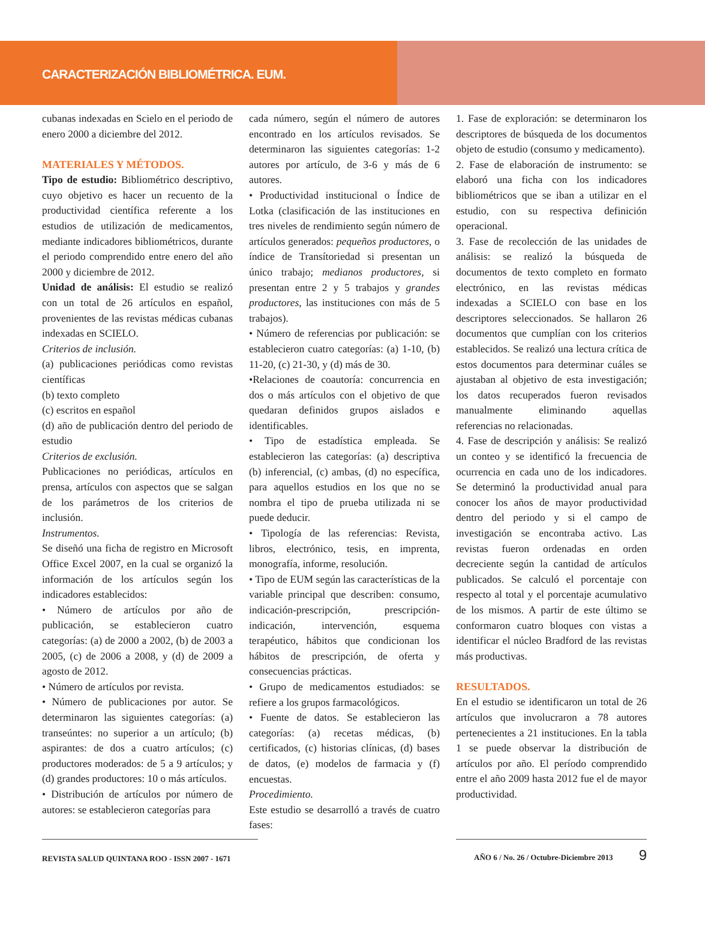CARACTERIZACIÓN BIBLIOMÉTRICA. EUM.
cubanas indexadas en Scielo en el periodo de enero 2000 a diciembre del 2012.
MATERIALES Y MÉTODOS.
Tipo de estudio: Bibliométrico descriptivo, cuyo objetivo es hacer un recuento de la productividad científica referente a los estudios de utilización de medicamentos, mediante indicadores bibliométricos, durante el periodo comprendido entre enero del año 2000 y diciembre de 2012.
Unidad de análisis: El estudio se realizó con un total de 26 artículos en español, provenientes de las revistas médicas cubanas indexadas en SCIELO.
Criterios de inclusión.
(a) publicaciones periódicas como revistas científicas
(b) texto completo
(c) escritos en español
(d) año de publicación dentro del periodo de estudio
Criterios de exclusión.
Publicaciones no periódicas, artículos en prensa, artículos con aspectos que se salgan de los parámetros de los criterios de inclusión.
Instrumentos.
Se diseñó una ficha de registro en Microsoft Office Excel 2007, en la cual se organizó la información de los artículos según los indicadores establecidos:
• Número de artículos por año de publicación, se establecieron cuatro categorías: (a) de 2000 a 2002, (b) de 2003 a 2005, (c) de 2006 a 2008, y (d) de 2009 a agosto de 2012.
• Número de artículos por revista.
• Número de publicaciones por autor. Se determinaron las siguientes categorías: (a) transeúntes: no superior a un artículo; (b) aspirantes: de dos a cuatro artículos; (c) productores moderados: de 5 a 9 artículos; y (d) grandes productores: 10 o más artículos.
• Distribución de artículos por número de autores: se establecieron categorías para
cada número, según el número de autores encontrado en los artículos revisados. Se determinaron las siguientes categorías: 1-2 autores por artículo, de 3-6 y más de 6 autores.
• Productividad institucional o Índice de Lotka (clasificación de las instituciones en tres niveles de rendimiento según número de artículos generados: pequeños productores, o índice de Transítoriedad si presentan un único trabajo; medianos productores, si presentan entre 2 y 5 trabajos y grandes productores, las instituciones con más de 5 trabajos).
• Número de referencias por publicación: se establecieron cuatro categorías: (a) 1-10, (b) 11-20, (c) 21-30, y (d) más de 30.
•Relaciones de coautoría: concurrencia en dos o más artículos con el objetivo de que quedaran definidos grupos aislados e identificables.
• Tipo de estadística empleada. Se establecieron las categorías: (a) descriptiva (b) inferencial, (c) ambas, (d) no específica, para aquellos estudios en los que no se nombra el tipo de prueba utilizada ni se puede deducir.
• Tipología de las referencias: Revista, libros, electrónico, tesis, en imprenta, monografía, informe, resolución.
• Tipo de EUM según las características de la variable principal que describen: consumo, indicación-prescripción, prescripción-indicación, intervención, esquema terapéutico, hábitos que condicionan los hábitos de prescripción, de oferta y consecuencias prácticas.
• Grupo de medicamentos estudiados: se refiere a los grupos farmacológicos.
• Fuente de datos. Se establecieron las categorías: (a) recetas médicas, (b) certificados, (c) historias clínicas, (d) bases de datos, (e) modelos de farmacia y (f) encuestas.
Procedimiento.
Este estudio se desarrolló a través de cuatro fases:
1. Fase de exploración: se determinaron los descriptores de búsqueda de los documentos objeto de estudio (consumo y medicamento).
2. Fase de elaboración de instrumento: se elaboró una ficha con los indicadores bibliométricos que se iban a utilizar en el estudio, con su respectiva definición operacional.
3. Fase de recolección de las unidades de análisis: se realizó la búsqueda de documentos de texto completo en formato electrónico, en las revistas médicas indexadas a SCIELO con base en los descriptores seleccionados. Se hallaron 26 documentos que cumplían con los criterios establecidos. Se realizó una lectura crítica de estos documentos para determinar cuáles se ajustaban al objetivo de esta investigación; los datos recuperados fueron revisados manualmente eliminando aquellas referencias no relacionadas.
4. Fase de descripción y análisis: Se realizó un conteo y se identificó la frecuencia de ocurrencia en cada uno de los indicadores. Se determinó la productividad anual para conocer los años de mayor productividad dentro del periodo y si el campo de investigación se encontraba activo. Las revistas fueron ordenadas en orden decreciente según la cantidad de artículos publicados. Se calculó el porcentaje con respecto al total y el porcentaje acumulativo de los mismos. A partir de este último se conformaron cuatro bloques con vistas a identificar el núcleo Bradford de las revistas más productivas.
RESULTADOS.
En el estudio se identificaron un total de 26 artículos que involucraron a 78 autores pertenecientes a 21 instituciones. En la tabla 1 se puede observar la distribución de artículos por año. El período comprendido entre el año 2009 hasta 2012 fue el de mayor productividad.
REVISTA SALUD QUINTANA ROO - ISSN 2007 - 1671 AÑO 6 / No. 26 / Octubre-Diciembre 2013 9